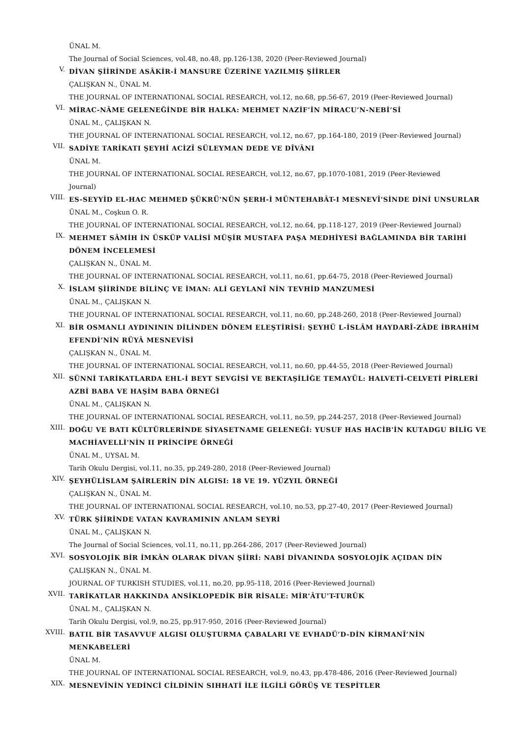ÜNAL M.
The Journal of Social Sciences, vol.48, no.48, pp.126-138, 2020 (Peer-Reviewed Journal)
V.
DİVAN ŞİİRİNDE ASÂKİR-İ MANSURE ÜZERİNE YAZILMIŞ ŞİİRLER
ÇALIŞKAN N., ÜNAL M.
THE JOURNAL OF INTERNATIONAL SOCIAL RESEARCH, vol.12, no.68, pp.56-67, 2019 (Peer-Reviewed Journal)
VI.
MİRAC-NÂME GELENEĞİNDE BİR HALKA: MEHMET NAZİF’İN MİRACU’N-NEBİ’Sİ
ÜNAL M., ÇALIŞKAN N.
THE JOURNAL OF INTERNATIONAL SOCIAL RESEARCH, vol.12, no.67, pp.164-180, 2019 (Peer-Reviewed Journal)
VII.
SADİYE TARİKATI ŞEYHİ ACİZÎ SÜLEYMAN DEDE VE DÎVÂNI
ÜNAL M.
THE JOURNAL OF INTERNATIONAL SOCIAL RESEARCH, vol.12, no.67, pp.1070-1081, 2019 (Peer-Reviewed
Journal)
VIII.
ES-SEYYİD EL-HAC MEHMED ŞÜKRÜ'NÜN ŞERH-İ MÜNTEHABÂT-I MESNEVÎ'SİNDE DİNİ UNSURLAR
ÜNAL M., Coşkun O. R.
THE JOURNAL OF INTERNATIONAL SOCIAL RESEARCH, vol.12, no.64, pp.118-127, 2019 (Peer-Reviewed Journal)
IX.
MEHMET SÂMİH İN ÜSKÜP VALİSİ MÜŞİR MUSTAFA PAŞA MEDHİYESİ BAĞLAMINDA BİR TARİHİ
DÖNEM İNCELEMESİ
ÇALIŞKAN N., ÜNAL M.
THE JOURNAL OF INTERNATIONAL SOCIAL RESEARCH, vol.11, no.61, pp.64-75, 2018 (Peer-Reviewed Journal)
X.
İSLAM ŞİİRİNDE BİLİNÇ VE İMAN: ALİ GEYLANÎ NİN TEVHİD MANZUMESİ
ÜNAL M., ÇALIŞKAN N.
THE JOURNAL OF INTERNATIONAL SOCIAL RESEARCH, vol.11, no.60, pp.248-260, 2018 (Peer-Reviewed Journal)
XI.
BİR OSMANLI AYDINININ DİLİNDEN DÖNEM ELEŞTİRİSİ: ŞEYHÜ L-İSLÂM HAYDARÎ-ZÂDE İBRAHİM
EFENDİ’NİN RÜYÂ MESNEVİSİ
ÇALIŞKAN N., ÜNAL M.
THE JOURNAL OF INTERNATIONAL SOCIAL RESEARCH, vol.11, no.60, pp.44-55, 2018 (Peer-Reviewed Journal)
XII.
SÜNNİ TARİKATLARDA EHL-İ BEYT SEVGİSİ VE BEKTAŞİLİĞE TEMAYÜL: HALVETİ-CELVETİ PİRLERİ
AZBİ BABA VE HAŞİM BABA ÖRNEĞİ
ÜNAL M., ÇALIŞKAN N.
THE JOURNAL OF INTERNATIONAL SOCIAL RESEARCH, vol.11, no.59, pp.244-257, 2018 (Peer-Reviewed Journal)
XIII.
DOĞU VE BATI KÜLTÜRLERİNDE SİYASETNAME GELENEĞİ: YUSUF HAS HACİB'İN KUTADGU BİLİG VE
MACHİAVELLİ'NİN II PRİNCİPE ÖRNEĞİ
ÜNAL M., UYSAL M.
Tarih Okulu Dergisi, vol.11, no.35, pp.249-280, 2018 (Peer-Reviewed Journal)
XIV.
ŞEYHÜLİSLAM ŞAİRLERİN DİN ALGISI: 18 VE 19. YÜZYIL ÖRNEĞİ
ÇALIŞKAN N., ÜNAL M.
THE JOURNAL OF INTERNATIONAL SOCIAL RESEARCH, vol.10, no.53, pp.27-40, 2017 (Peer-Reviewed Journal)
XV.
TÜRK ŞİİRİNDE VATAN KAVRAMININ ANLAM SEYRİ
ÜNAL M., ÇALIŞKAN N.
The Journal of Social Sciences, vol.11, no.11, pp.264-286, 2017 (Peer-Reviewed Journal)
XVI.
SOSYOLOJİK BİR İMKÂN OLARAK DİVAN ŞİİRİ: NABİ DİVANINDA SOSYOLOJİK AÇIDAN DİN
ÇALIŞKAN N., ÜNAL M.
JOURNAL OF TURKISH STUDIES, vol.11, no.20, pp.95-118, 2016 (Peer-Reviewed Journal)
XVII.
TARİKATLAR HAKKINDA ANSİKLOPEDİK BİR RİSALE: MİR'ÂTU'T-TURÛK
ÜNAL M., ÇALIŞKAN N.
Tarih Okulu Dergisi, vol.9, no.25, pp.917-950, 2016 (Peer-Reviewed Journal)
XVIII.
BATIL BİR TASAVVUF ALGISI OLUŞTURMA ÇABALARI VE EVHADÜ’D-DİN KİRMANÎ’NİN
MENKABELERİ
ÜNAL M.
THE JOURNAL OF INTERNATIONAL SOCIAL RESEARCH, vol.9, no.43, pp.478-486, 2016 (Peer-Reviewed Journal)
XIX.
MESNEVÎNİN YEDİNCİ CİLDİNİN SIHHATİ İLE İLGİLİ GÖRÜŞ VE TESPİTLER